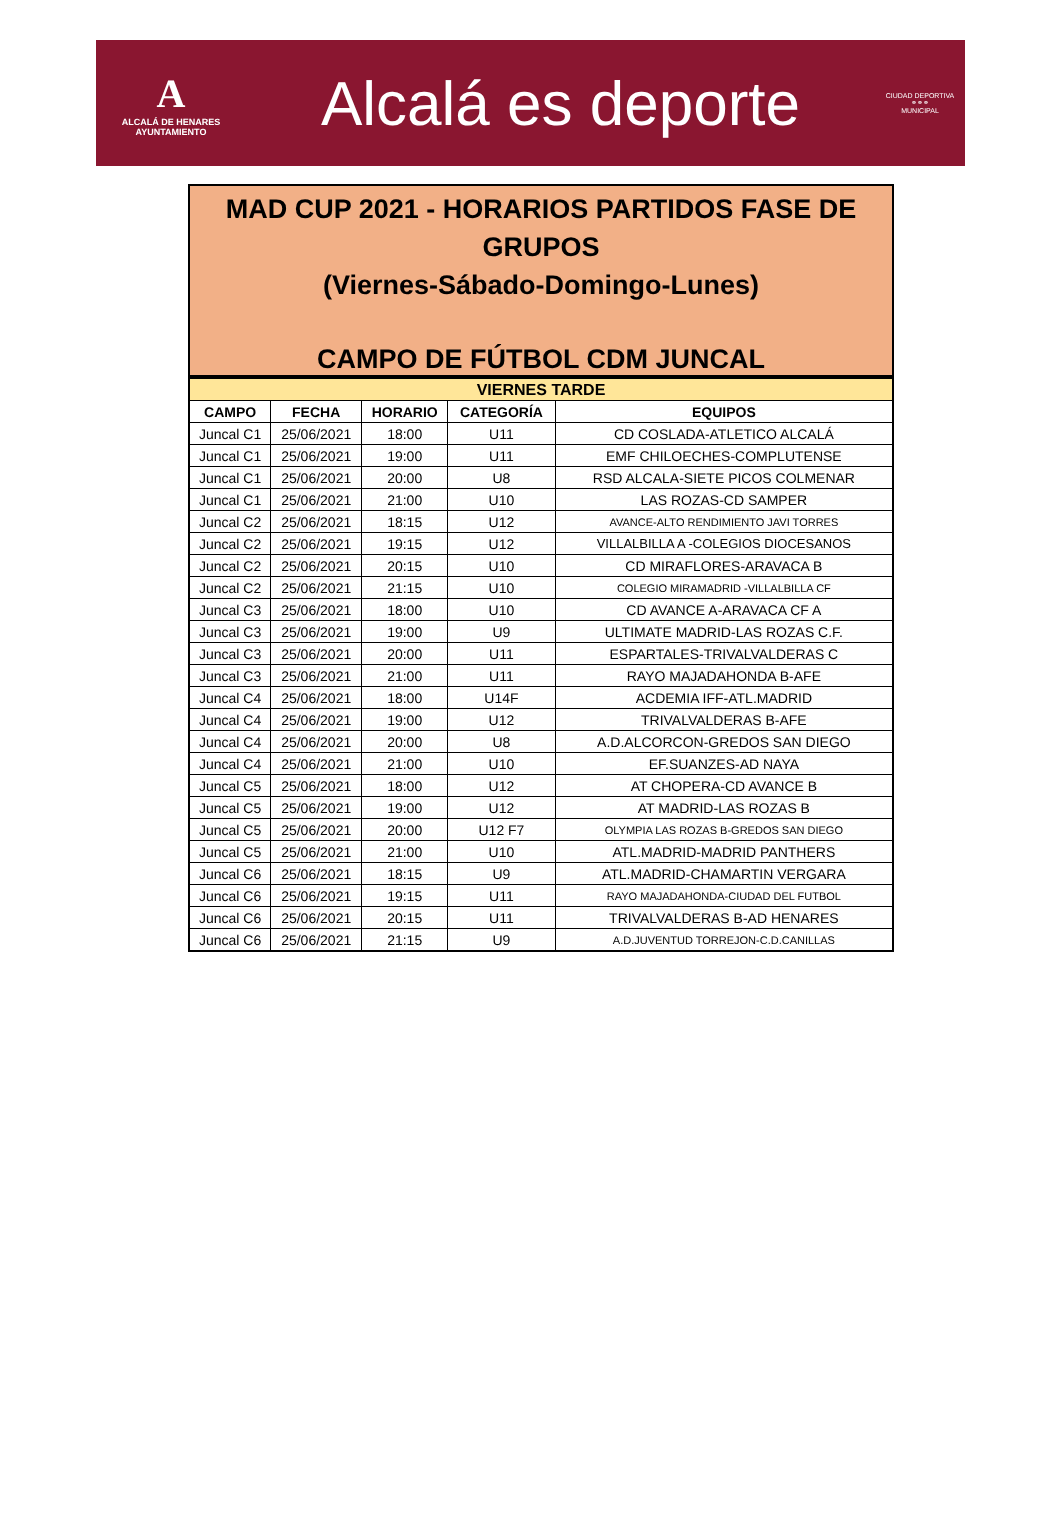A
ALCALÁ DE HENARES
AYUNTAMIENTO
Alcalá es deporte
CIUDAD DEPORTIVA
⚭⚭⚭
MUNICIPAL
MAD CUP 2021 - HORARIOS PARTIDOS FASE DE GRUPOS
(Viernes-Sábado-Domingo-Lunes)
CAMPO DE FÚTBOL CDM JUNCAL
| VIERNES TARDE | | | | |
| --- | --- | --- | --- | --- |
| CAMPO | FECHA | HORARIO | CATEGORÍA | EQUIPOS |
| Juncal C1 | 25/06/2021 | 18:00 | U11 | CD COSLADA-ATLETICO ALCALÁ |
| Juncal C1 | 25/06/2021 | 19:00 | U11 | EMF CHILOECHES-COMPLUTENSE |
| Juncal C1 | 25/06/2021 | 20:00 | U8 | RSD ALCALA-SIETE PICOS COLMENAR |
| Juncal C1 | 25/06/2021 | 21:00 | U10 | LAS ROZAS-CD SAMPER |
| Juncal C2 | 25/06/2021 | 18:15 | U12 | AVANCE-ALTO RENDIMIENTO JAVI TORRES |
| Juncal C2 | 25/06/2021 | 19:15 | U12 | VILLALBILLA A -COLEGIOS DIOCESANOS |
| Juncal C2 | 25/06/2021 | 20:15 | U10 | CD MIRAFLORES-ARAVACA B |
| Juncal C2 | 25/06/2021 | 21:15 | U10 | COLEGIO MIRAMADRID -VILLALBILLA CF |
| Juncal C3 | 25/06/2021 | 18:00 | U10 | CD AVANCE A-ARAVACA CF A |
| Juncal C3 | 25/06/2021 | 19:00 | U9 | ULTIMATE MADRID-LAS ROZAS C.F. |
| Juncal C3 | 25/06/2021 | 20:00 | U11 | ESPARTALES-TRIVALVALDERAS C |
| Juncal C3 | 25/06/2021 | 21:00 | U11 | RAYO MAJADAHONDA B-AFE |
| Juncal C4 | 25/06/2021 | 18:00 | U14F | ACDEMIA IFF-ATL.MADRID |
| Juncal C4 | 25/06/2021 | 19:00 | U12 | TRIVALVALDERAS B-AFE |
| Juncal C4 | 25/06/2021 | 20:00 | U8 | A.D.ALCORCON-GREDOS SAN DIEGO |
| Juncal C4 | 25/06/2021 | 21:00 | U10 | EF.SUANZES-AD NAYA |
| Juncal C5 | 25/06/2021 | 18:00 | U12 | AT CHOPERA-CD AVANCE B |
| Juncal C5 | 25/06/2021 | 19:00 | U12 | AT MADRID-LAS ROZAS B |
| Juncal C5 | 25/06/2021 | 20:00 | U12 F7 | OLYMPIA LAS ROZAS B-GREDOS SAN DIEGO |
| Juncal C5 | 25/06/2021 | 21:00 | U10 | ATL.MADRID-MADRID PANTHERS |
| Juncal C6 | 25/06/2021 | 18:15 | U9 | ATL.MADRID-CHAMARTIN VERGARA |
| Juncal C6 | 25/06/2021 | 19:15 | U11 | RAYO MAJADAHONDA-CIUDAD DEL FUTBOL |
| Juncal C6 | 25/06/2021 | 20:15 | U11 | TRIVALVALDERAS B-AD HENARES |
| Juncal C6 | 25/06/2021 | 21:15 | U9 | A.D.JUVENTUD TORREJON-C.D.CANILLAS |